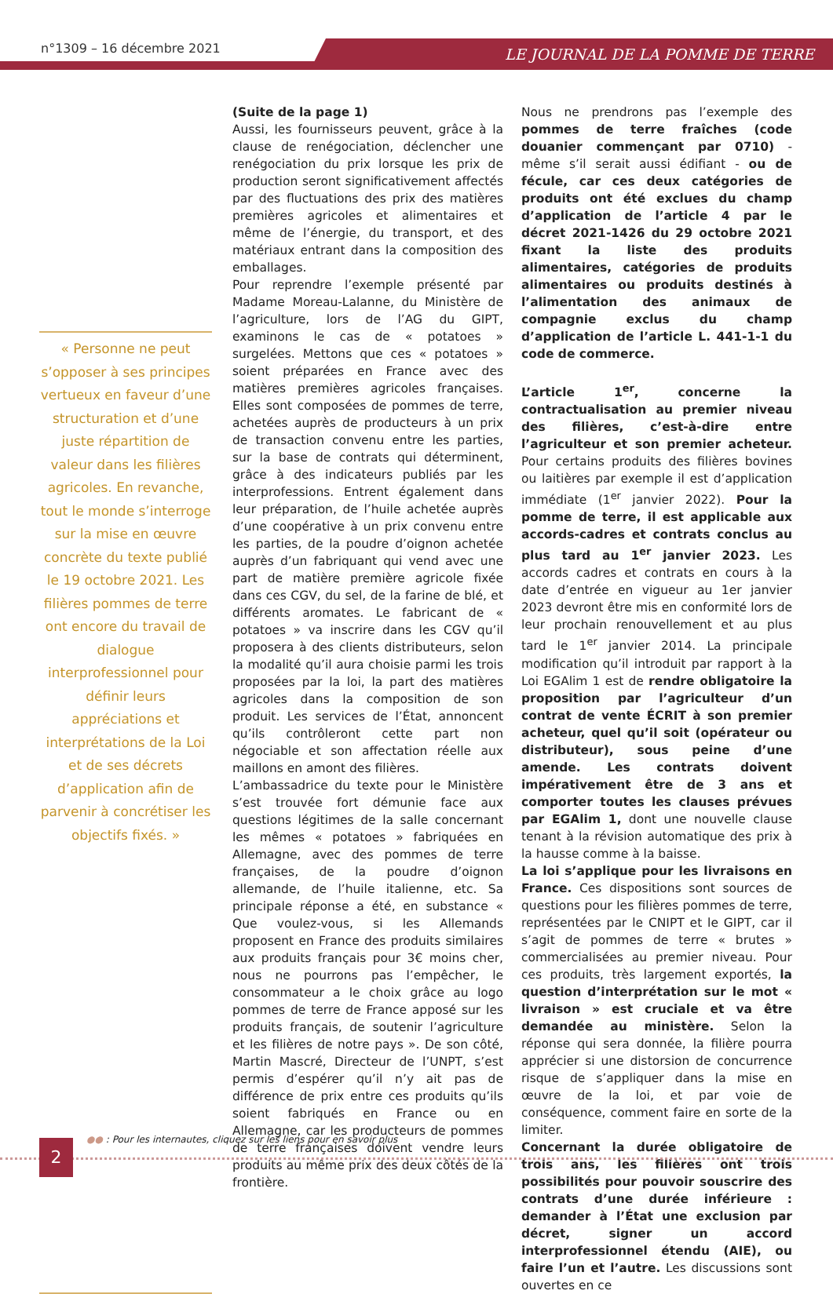n°1309 – 16 décembre 2021 LE JOURNAL DE LA POMME DE TERRE
« Personne ne peut s’opposer à ses principes vertueux en faveur d’une structuration et d’une juste répartition de valeur dans les filières agricoles. En revanche, tout le monde s’interroge sur la mise en œuvre concrète du texte publié le 19 octobre 2021. Les filières pommes de terre ont encore du travail de dialogue interprofessionnel pour définir leurs appréciations et interprétations de la Loi et de ses décrets d’application afin de parvenir à concrétiser les objectifs fixés. »
(Suite de la page 1)
Aussi, les fournisseurs peuvent, grâce à la clause de renégociation, déclencher une renégociation du prix lorsque les prix de production seront significativement affectés par des fluctuations des prix des matières premières agricoles et alimentaires et même de l’énergie, du transport, et des matériaux entrant dans la composition des emballages.
Pour reprendre l’exemple présenté par Madame Moreau-Lalanne, du Ministère de l’agriculture, lors de l’AG du GIPT, examinons le cas de « potatoes » surgelées. Mettons que ces « potatoes » soient préparées en France avec des matières premières agricoles françaises. Elles sont composées de pommes de terre, achetées auprès de producteurs à un prix de transaction convenu entre les parties, sur la base de contrats qui déterminent, grâce à des indicateurs publiés par les interprofessions. Entrent également dans leur préparation, de l’huile achetée auprès d’une coopérative à un prix convenu entre les parties, de la poudre d’oignon achetée auprès d’un fabriquant qui vend avec une part de matière première agricole fixée dans ces CGV, du sel, de la farine de blé, et différents aromates. Le fabricant de « potatoes » va inscrire dans les CGV qu’il proposera à des clients distributeurs, selon la modalité qu’il aura choisie parmi les trois proposées par la loi, la part des matières agricoles dans la composition de son produit. Les services de l’État, annoncent qu’ils contrôleront cette part non négociable et son affectation réelle aux maillons en amont des filières.
L’ambassadrice du texte pour le Ministère s’est trouvée fort démunie face aux questions légitimes de la salle concernant les mêmes « potatoes » fabriquées en Allemagne, avec des pommes de terre françaises, de la poudre d’oignon allemande, de l’huile italienne, etc. Sa principale réponse a été, en substance « Que voulez-vous, si les Allemands proposent en France des produits similaires aux produits français pour 3€ moins cher, nous ne pourrons pas l’empêcher, le consommateur a le choix grâce au logo pommes de terre de France apposé sur les produits français, de soutenir l’agriculture et les filières de notre pays ». De son côté, Martin Mascré, Directeur de l’UNPT, s’est permis d’espérer qu’il n’y ait pas de différence de prix entre ces produits qu’ils soient fabriqués en France ou en Allemagne, car les producteurs de pommes de terre françaises doivent vendre leurs produits au même prix des deux côtés de la frontière.
Nous ne prendrons pas l’exemple des pommes de terre fraîches (code douanier commençant par 0710) - même s’il serait aussi édifiant - ou de fécule, car ces deux catégories de produits ont été exclues du champ d’application de l’article 4 par le décret 2021-1426 du 29 octobre 2021 fixant la liste des produits alimentaires, catégories de produits alimentaires ou produits destinés à l’alimentation des animaux de compagnie exclus du champ d’application de l’article L. 441-1-1 du code de commerce.
L’article 1<sup>er</sup>, concerne la contractualisation au premier niveau des filières, c’est-à-dire entre l’agriculteur et son premier acheteur. Pour certains produits des filières bovines ou laitières par exemple il est d’application immédiate (1<sup>er</sup> janvier 2022). Pour la pomme de terre, il est applicable aux accords-cadres et contrats conclus au plus tard au 1<sup>er</sup> janvier 2023. Les accords cadres et contrats en cours à la date d’entrée en vigueur au 1er janvier 2023 devront être mis en conformité lors de leur prochain renouvellement et au plus tard le 1<sup>er</sup> janvier 2014. La principale modification qu’il introduit par rapport à la Loi EGAlim 1 est de rendre obligatoire la proposition par l’agriculteur d’un contrat de vente ÉCRIT à son premier acheteur, quel qu’il soit (opérateur ou distributeur), sous peine d’une amende. Les contrats doivent impérativement être de 3 ans et comporter toutes les clauses prévues par EGAlim 1, dont une nouvelle clause tenant à la révision automatique des prix à la hausse comme à la baisse.
La loi s’applique pour les livraisons en France. Ces dispositions sont sources de questions pour les filières pommes de terre, représentées par le CNIPT et le GIPT, car il s’agit de pommes de terre « brutes » commercialisées au premier niveau. Pour ces produits, très largement exportés, la question d’interprétation sur le mot « livraison » est cruciale et va être demandée au ministère. Selon la réponse qui sera donnée, la filière pourra apprécier si une distorsion de concurrence risque de s’appliquer dans la mise en œuvre de la loi, et par voie de conséquence, comment faire en sorte de la limiter.
Concernant la durée obligatoire de trois ans, les filières ont trois possibilités pour pouvoir souscrire des contrats d’une durée inférieure : demander à l’État une exclusion par décret, signer un accord interprofessionnel étendu (AIE), ou faire l’un et l’autre. Les discussions sont ouvertes en ce
●● : Pour les internautes, cliquez sur les liens pour en savoir plus
2